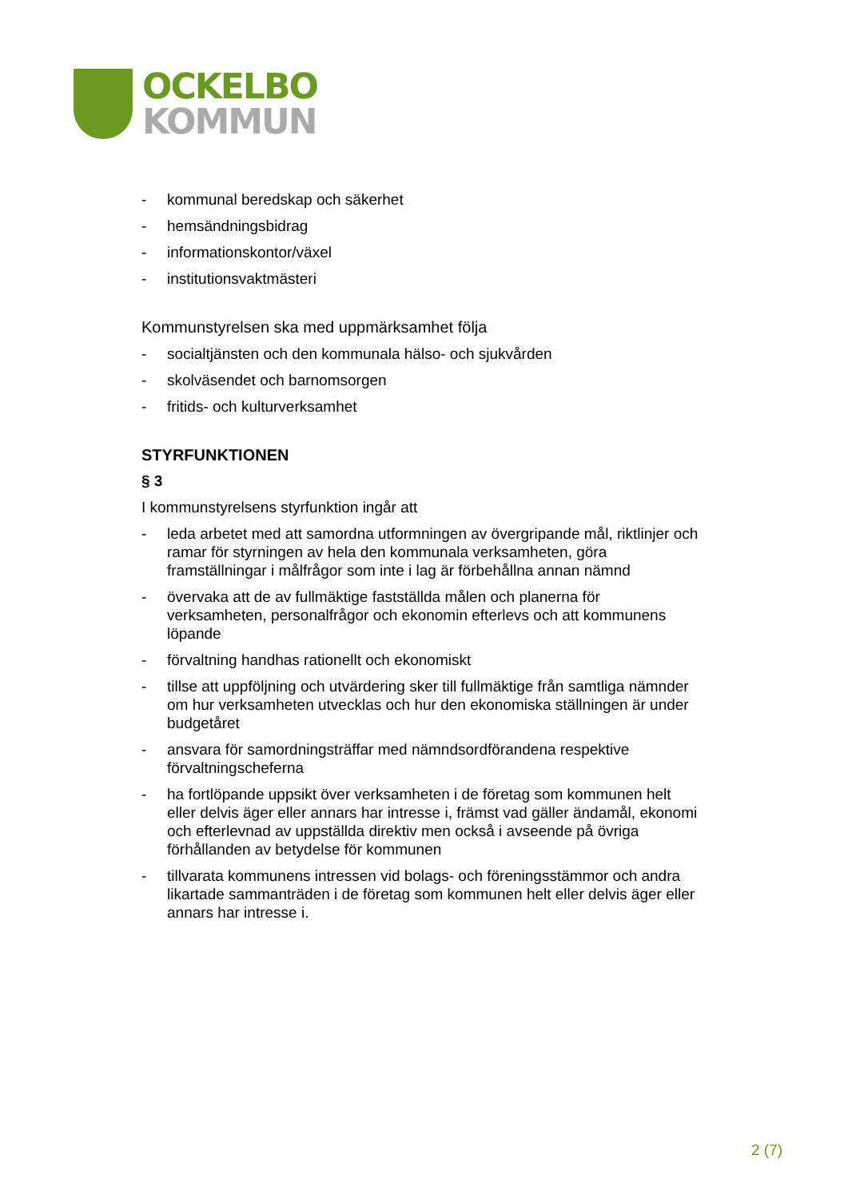OCKELBO
KOMMUN
- kommunal beredskap och säkerhet
- hemsändningsbidrag
- informationskontor/växel
- institutionsvaktmästeri
Kommunstyrelsen ska med uppmärksamhet följa
- socialtjänsten och den kommunala hälso- och sjukvården
- skolväsendet och barnomsorgen
- fritids- och kulturverksamhet
STYRFUNKTIONEN
§ 3
I kommunstyrelsens styrfunktion ingår att
- leda arbetet med att samordna utformningen av övergripande mål, riktlinjer och ramar för styrningen av hela den kommunala verksamheten, göra framställningar i målfrågor som inte i lag är förbehållna annan nämnd
- övervaka att de av fullmäktige fastställda målen och planerna för verksamheten, personalfrågor och ekonomin efterlevs och att kommunens löpande
- förvaltning handhas rationellt och ekonomiskt
- tillse att uppföljning och utvärdering sker till fullmäktige från samtliga nämnder om hur verksamheten utvecklas och hur den ekonomiska ställningen är under budgetåret
- ansvara för samordningsträffar med nämndsordförandena respektive förvaltningscheferna
- ha fortlöpande uppsikt över verksamheten i de företag som kommunen helt eller delvis äger eller annars har intresse i, främst vad gäller ändamål, ekonomi och efterlevnad av uppställda direktiv men också i avseende på övriga förhållanden av betydelse för kommunen
- tillvarata kommunens intressen vid bolags- och föreningsstämmor och andra likartade sammanträden i de företag som kommunen helt eller delvis äger eller annars har intresse i.
2 (7)